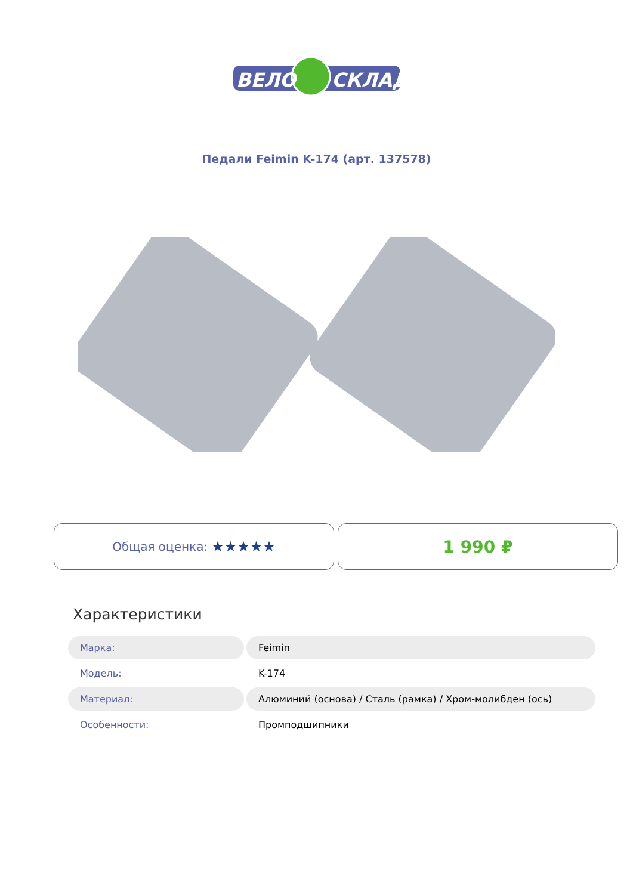ВЕЛО
СКЛАД
Педали Feimin K-174 (арт. 137578)
Общая оценка: ★★★★★
1 990 ₽
Характеристики
| Марка: | Feimin |
| Модель: | K-174 |
| Материал: | Алюминий (основа) / Сталь (рамка) / Хром-молибден (ось) |
| Особенности: | Промподшипники |